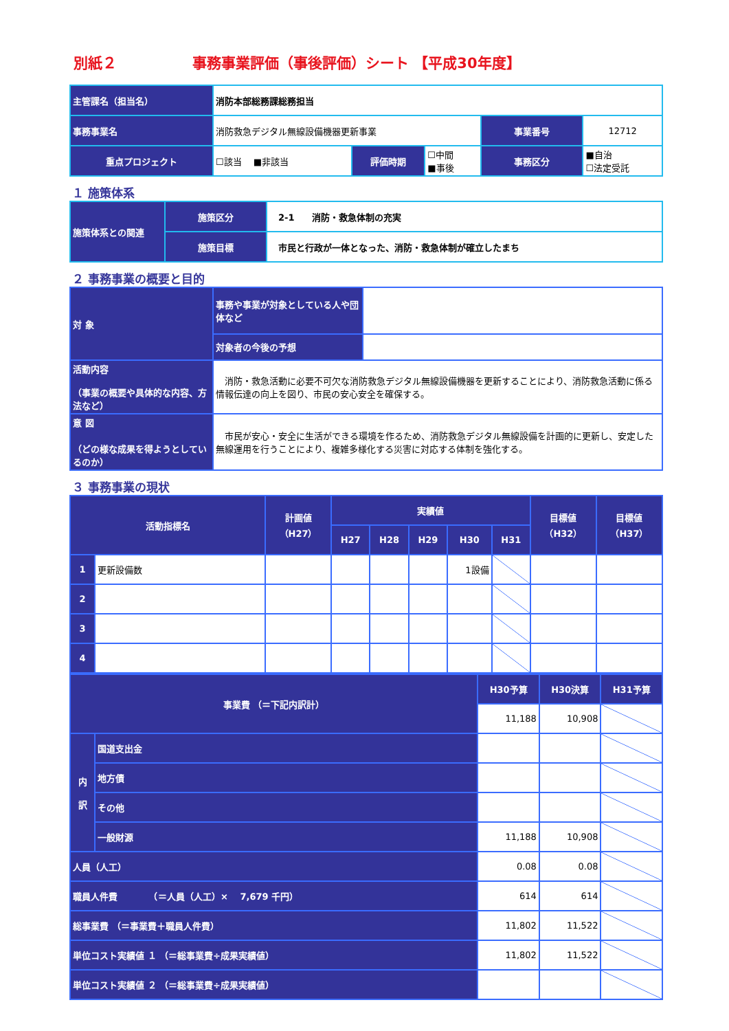別紙２ 事務事業評価（事後評価）シート 【平成30年度】
| 主管課名（担当名） | 消防本部総務課総務担当 | | | | |
| 事務事業名 | 消防救急デジタル無線設備機器更新事業 | | | 事業番号 | 12712 |
| 重点プロジェクト | ☐該当 ■非該当 | 評価時期 | ☐中間 ■事後 | 事務区分 | ■自治 ☐法定受託 |
１ 施策体系
| 施策体系との関連 | 施策区分 | 2-1 消防・救急体制の充実 |
| | 施策目標 | 市民と行政が一体となった、消防・救急体制が確立したまち |
２ 事務事業の概要と目的
| 対 象 | 事務や事業が対象としている人や団体など | |
| | 対象者の今後の予想 | |
| 活動内容 （事業の概要や具体的な内容、方法など） | 消防・救急活動に必要不可欠な消防救急デジタル無線設備機器を更新することにより、消防救急活動に係る情報伝達の向上を図り、市民の安心安全を確保する。 | |
| 意 図 （どの様な成果を得ようとしているのか） | 市民が安心・安全に生活ができる環境を作るため、消防救急デジタル無線設備を計画的に更新し、安定した無線運用を行うことにより、複雑多様化する災害に対応する体制を強化する。 | |
３ 事務事業の現状
| 活動指標名 | | 計画値 （H27） | 実績値 | | | | | 目標値 （H32） | 目標値 （H37） |
| --- | --- | --- | --- | --- | --- | --- | --- | --- | --- |
| | | | H27 | H28 | H29 | H30 | H31 | | |
| 1 | 更新設備数 | | | | | 1設備 | | | |
| 2 | | | | | | | | | |
| 3 | | | | | | | | | |
| 4 | | | | | | | | | |
| 事業費 （＝下記内訳計） | | H30予算 | H30決算 | H31予算 |
| --- | --- | --- | --- | --- |
| | | 11,188 | 10,908 | |
| 内 訳 | 国道支出金 | | | |
| | 地方債 | | | |
| | その他 | | | |
| | 一般財源 | 11,188 | 10,908 | |
| 人員（人工） | | 0.08 | 0.08 | |
| 職員人件費 （＝人員（人工）× 7,679 千円） | | 614 | 614 | |
| 総事業費 （＝事業費＋職員人件費） | | 11,802 | 11,522 | |
| 単位コスト実績値 １ （＝総事業費÷成果実績値） | | 11,802 | 11,522 | |
| 単位コスト実績値 ２ （＝総事業費÷成果実績値） | | | | |